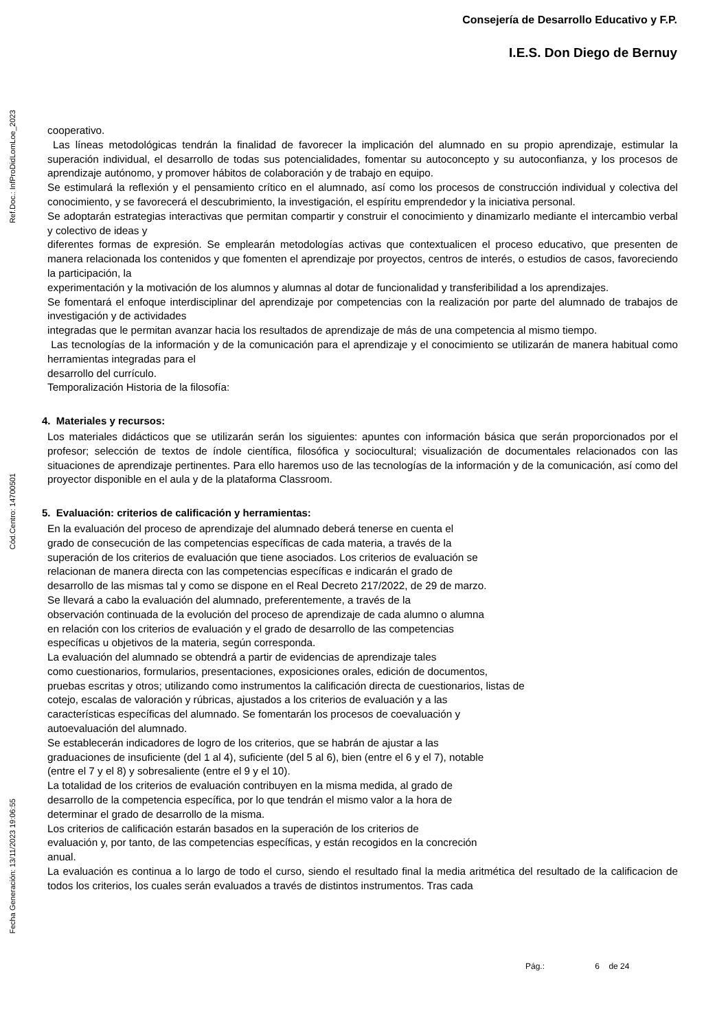Consejería de Desarrollo Educativo y F.P.
I.E.S. Don Diego de Bernuy
Ref.Doc.: InfProDidLomLoe_2023
Cód.Centro: 14700501
Fecha Generación: 13/11/2023 19:06:55
cooperativo.
Las líneas metodológicas tendrán la finalidad de favorecer la implicación del alumnado en su propio aprendizaje, estimular la superación individual, el desarrollo de todas sus potencialidades, fomentar su autoconcepto y su autoconfianza, y los procesos de aprendizaje autónomo, y promover hábitos de colaboración y de trabajo en equipo.
Se estimulará la reflexión y el pensamiento crítico en el alumnado, así como los procesos de construcción individual y colectiva del conocimiento, y se favorecerá el descubrimiento, la investigación, el espíritu emprendedor y la iniciativa personal.
Se adoptarán estrategias interactivas que permitan compartir y construir el conocimiento y dinamizarlo mediante el intercambio verbal y colectivo de ideas y
diferentes formas de expresión. Se emplearán metodologías activas que contextualicen el proceso educativo, que presenten de manera relacionada los contenidos y que fomenten el aprendizaje por proyectos, centros de interés, o estudios de casos, favoreciendo la participación, la
experimentación y la motivación de los alumnos y alumnas al dotar de funcionalidad y transferibilidad a los aprendizajes.
Se fomentará el enfoque interdisciplinar del aprendizaje por competencias con la realización por parte del alumnado de trabajos de investigación y de actividades
integradas que le permitan avanzar hacia los resultados de aprendizaje de más de una competencia al mismo tiempo.
Las tecnologías de la información y de la comunicación para el aprendizaje y el conocimiento se utilizarán de manera habitual como herramientas integradas para el
desarrollo del currículo.
Temporalización Historia de la filosofía:
4. Materiales y recursos:
Los materiales didácticos que se utilizarán serán los siguientes: apuntes con información básica que serán proporcionados por el profesor; selección de textos de índole científica, filosófica y sociocultural; visualización de documentales relacionados con las situaciones de aprendizaje pertinentes. Para ello haremos uso de las tecnologías de la información y de la comunicación, así como del proyector disponible en el aula y de la plataforma Classroom.
5. Evaluación: criterios de calificación y herramientas:
En la evaluación del proceso de aprendizaje del alumnado deberá tenerse en cuenta el
grado de consecución de las competencias específicas de cada materia, a través de la
superación de los criterios de evaluación que tiene asociados. Los criterios de evaluación se
relacionan de manera directa con las competencias específicas e indicarán el grado de
desarrollo de las mismas tal y como se dispone en el Real Decreto 217/2022, de 29 de marzo.
Se llevará a cabo la evaluación del alumnado, preferentemente, a través de la
observación continuada de la evolución del proceso de aprendizaje de cada alumno o alumna
en relación con los criterios de evaluación y el grado de desarrollo de las competencias
específicas u objetivos de la materia, según corresponda.
La evaluación del alumnado se obtendrá a partir de evidencias de aprendizaje tales
como cuestionarios, formularios, presentaciones, exposiciones orales, edición de documentos,
pruebas escritas y otros; utilizando como instrumentos la calificación directa de cuestionarios, listas de
cotejo, escalas de valoración y rúbricas, ajustados a los criterios de evaluación y a las
características específicas del alumnado. Se fomentarán los procesos de coevaluación y
autoevaluación del alumnado.
Se establecerán indicadores de logro de los criterios, que se habrán de ajustar a las
graduaciones de insuficiente (del 1 al 4), suficiente (del 5 al 6), bien (entre el 6 y el 7), notable
(entre el 7 y el 8) y sobresaliente (entre el 9 y el 10).
La totalidad de los criterios de evaluación contribuyen en la misma medida, al grado de
desarrollo de la competencia específica, por lo que tendrán el mismo valor a la hora de
determinar el grado de desarrollo de la misma.
Los criterios de calificación estarán basados en la superación de los criterios de
evaluación y, por tanto, de las competencias específicas, y están recogidos en la concreción
anual.
La evaluación es continua a lo largo de todo el curso, siendo el resultado final la media aritmética del resultado de la calificacion de todos los criterios, los cuales serán evaluados a través de distintos instrumentos. Tras cada
Pág.: 6 de 24